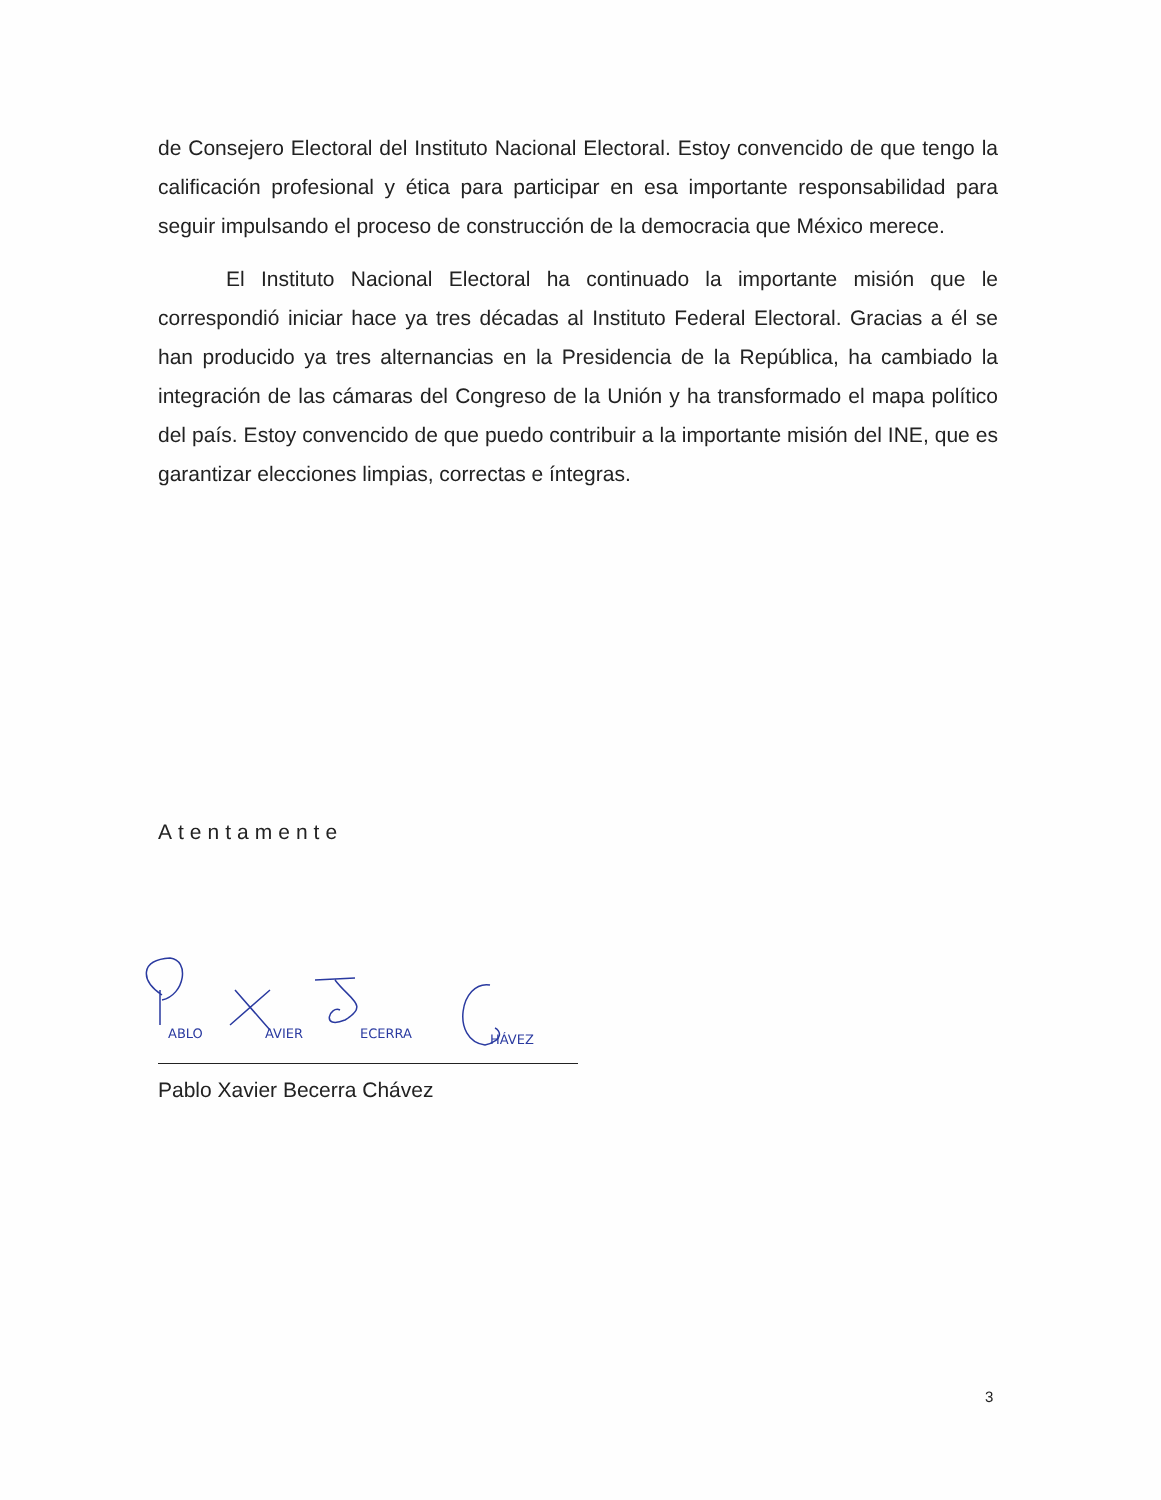de Consejero Electoral del Instituto Nacional Electoral. Estoy convencido de que tengo la calificación profesional y ética para participar en esa importante responsabilidad para seguir impulsando el proceso de construcción de la democracia que México merece.
El Instituto Nacional Electoral ha continuado la importante misión que le correspondió iniciar hace ya tres décadas al Instituto Federal Electoral. Gracias a él se han producido ya tres alternancias en la Presidencia de la República, ha cambiado la integración de las cámaras del Congreso de la Unión y ha transformado el mapa político del país. Estoy convencido de que puedo contribuir a la importante misión del INE, que es garantizar elecciones limpias, correctas e íntegras.
Atentamente
ABLO AVIER ECERRA HÁVEZ
Pablo Xavier Becerra Chávez
3